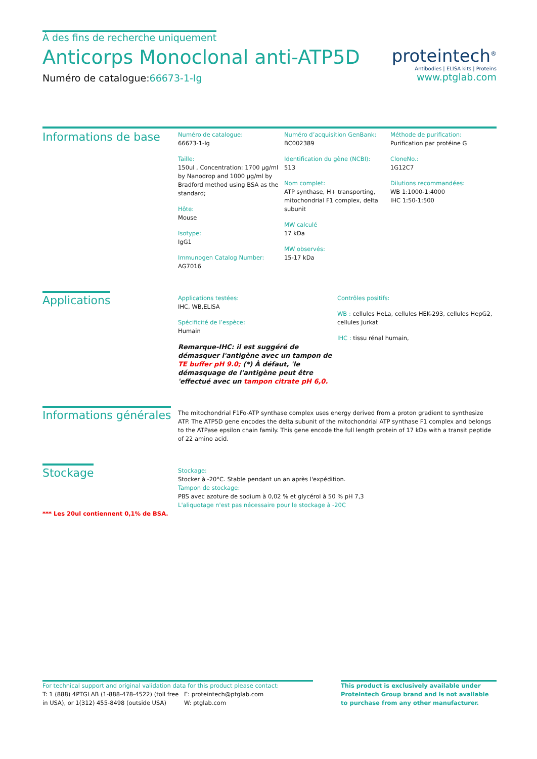À des fins de recherche uniquement
Anticorps Monoclonal anti-ATP5D
Numéro de catalogue:66673-1-Ig
proteintech<sup>®</sup>
Antibodies | ELISA kits | Proteins
www.ptglab.com
Informations de base
Numéro de catalogue:
66673-1-Ig
Taille:
150ul , Concentration: 1700 μg/ml by Nanodrop and 1000 μg/ml by Bradford method using BSA as the standard;
Hôte:
Mouse
Isotype:
IgG1
Immunogen Catalog Number:
AG7016
Numéro d’acquisition GenBank:
BC002389
Identification du gène (NCBI):
513
Nom complet:
ATP synthase, H+ transporting, mitochondrial F1 complex, delta subunit
MW calculé
17 kDa
MW observés:
15-17 kDa
Méthode de purification:
Purification par protéine G
CloneNo.:
1G12C7
Dilutions recommandées:
WB 1:1000-1:4000
IHC 1:50-1:500
Applications
Applications testées:
IHC, WB,ELISA
Spécificité de l’espèce:
Humain
Remarque-IHC: il est suggéré de démasquer l'antigène avec un tampon de TE buffer pH 9.0; (*) À défaut, 'le démasquage de l'antigène peut être 'effectué avec un tampon citrate pH 6,0.
Contrôles positifs:
WB : cellules HeLa, cellules HEK-293, cellules HepG2, cellules Jurkat
IHC : tissu rénal humain,
Informations générales
The mitochondrial F1Fo-ATP synthase complex uses energy derived from a proton gradient to synthesize ATP. The ATP5D gene encodes the delta subunit of the mitochondrial ATP synthase F1 complex and belongs to the ATPase epsilon chain family. This gene encode the full length protein of 17 kDa with a transit peptide of 22 amino acid.
Stockage
*** Les 20ul contiennent 0,1% de BSA.
Stockage:
Stocker à -20°C. Stable pendant un an après l'expédition.
Tampon de stockage:
PBS avec azoture de sodium à 0,02 % et glycérol à 50 % pH 7,3
L'aliquotage n'est pas nécessaire pour le stockage à -20C
For technical support and original validation data for this product please contact:
T: 1 (888) 4PTGLAB (1-888-478-4522) (toll free in USA), or 1(312) 455-8498 (outside USA)
E: proteintech@ptglab.com
W: ptglab.com
This product is exclusively available under Proteintech Group brand and is not available to purchase from any other manufacturer.